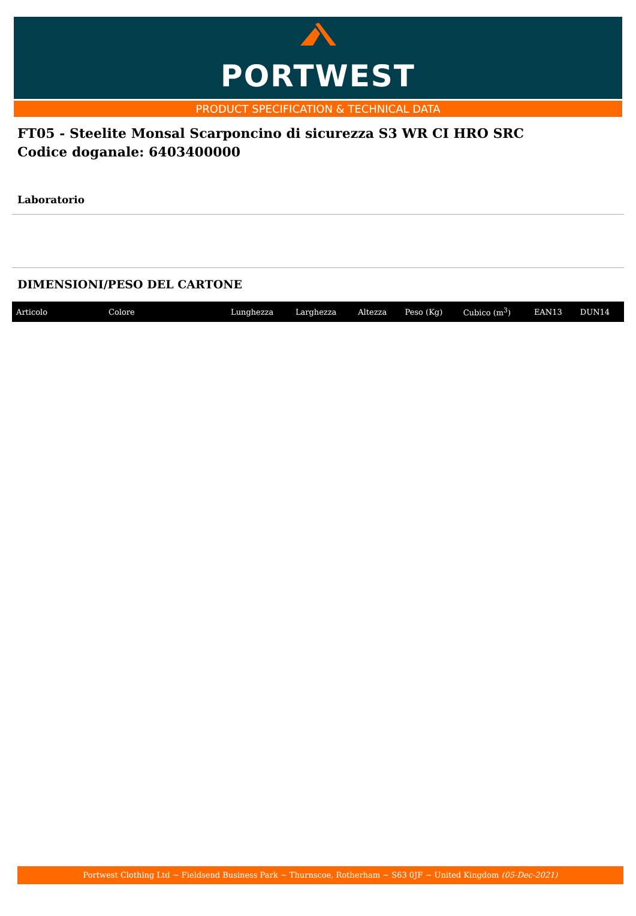PORTWEST
PRODUCT SPECIFICATION & TECHNICAL DATA
FT05 - Steelite Monsal Scarponcino di sicurezza S3 WR CI HRO SRC
Codice doganale: 6403400000
Laboratorio
DIMENSIONI/PESO DEL CARTONE
| Articolo | Colore | Lunghezza | Larghezza | Altezza | Peso (Kg) | Cubico (m<sup>3</sup>) | EAN13 | DUN14 |
| --- | --- | --- | --- | --- | --- | --- | --- | --- |
Portwest Clothing Ltd ~ Fieldsend Business Park ~ Thurnscoe, Rotherham ~ S63 0JF ~ United Kingdom (05-Dec-2021)